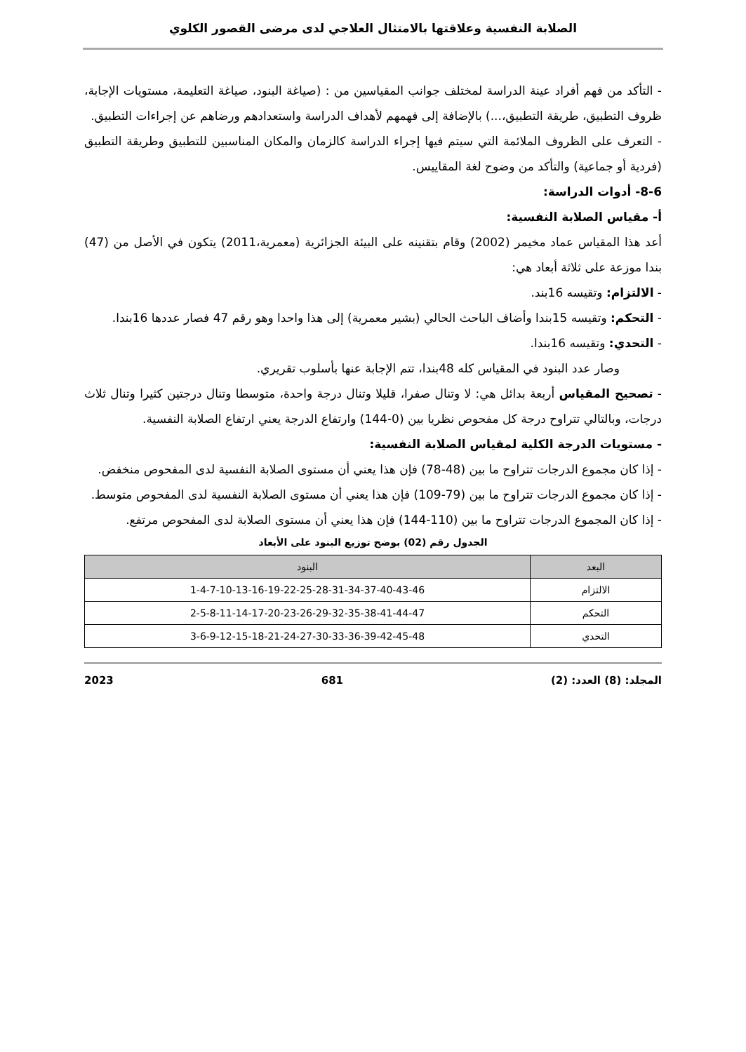الصلابة النفسية وعلاقتها بالامتثال العلاجي لدى مرضى القصور الكلوي
- التأكد من فهم أفراد عينة الدراسة لمختلف جوانب المقياسين من : (صياغة البنود، صياغة التعليمة، مستويات الإجابة، ظروف التطبيق، طريقة التطبيق،...) بالإضافة إلى فهمهم لأهداف الدراسة واستعدادهم ورضاهم عن إجراءات التطبيق.
- التعرف على الظروف الملائمة التي سيتم فيها إجراء الدراسة كالزمان والمكان المناسبين للتطبيق وطريقة التطبيق (فردية أو جماعية) والتأكد من وضوح لغة المقاييس.
8-6- أدوات الدراسة:
أ- مقياس الصلابة النفسية:
أعد هذا المقياس عماد مخيمر (2002) وقام بتقنينه على البيئة الجزائرية (معمرية،2011) يتكون في الأصل من (47) بندا موزعة على ثلاثة أبعاد هي:
- الالتزام: وتقيسه 16بند.
- التحكم: وتقيسه 15بندا وأضاف الباحث الحالي (بشير معمرية) إلى هذا واحدا وهو رقم 47 فصار عددها 16بندا.
- التحدي: وتقيسه 16بندا.
وصار عدد البنود في المقياس كله 48بندا، تتم الإجابة عنها بأسلوب تقريري.
- تصحيح المقياس أربعة بدائل هي: لا وتنال صفرا، قليلا وتنال درجة واحدة، متوسطا وتنال درجتين كثيرا وتنال ثلاث درجات، وبالتالي تتراوح درجة كل مفحوص نظريا بين (0-144) وارتفاع الدرجة يعني ارتفاع الصلابة النفسية.
- مستويات الدرجة الكلية لمقياس الصلابة النفسية:
- إذا كان مجموع الدرجات تتراوح ما بين (48-78) فإن هذا يعني أن مستوى الصلابة النفسية لدى المفحوص منخفض.
- إذا كان مجموع الدرجات تتراوح ما بين (79-109) فإن هذا يعني أن مستوى الصلابة النفسية لدى المفحوص متوسط.
- إذا كان المجموع الدرجات تتراوح ما بين (110-144) فإن هذا يعني أن مستوى الصلابة لدى المفحوص مرتفع.
الجدول رقم (02) بوضح توزيع البنود على الأبعاد
| البعد | البنود |
| --- | --- |
| الالتزام | 1-4-7-10-13-16-19-22-25-28-31-34-37-40-43-46 |
| التحكم | 2-5-8-11-14-17-20-23-26-29-32-35-38-41-44-47 |
| التحدي | 3-6-9-12-15-18-21-24-27-30-33-36-39-42-45-48 |
المجلد: (8) العدد: (2) 681 2023